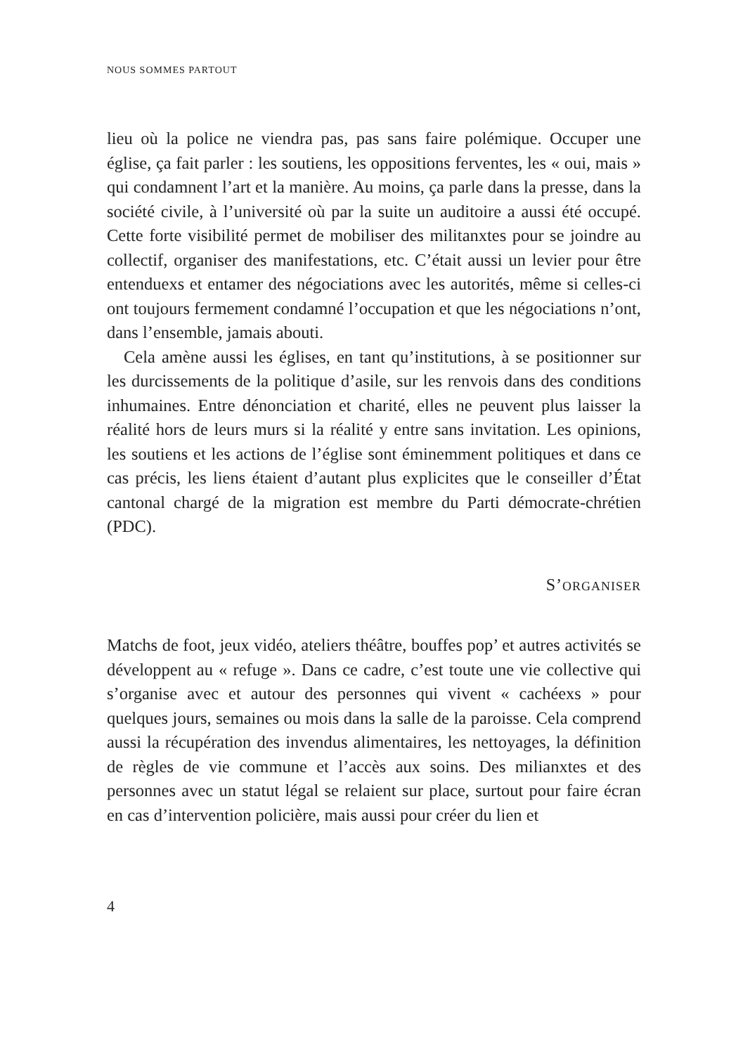NOUS SOMMES PARTOUT
lieu où la police ne viendra pas, pas sans faire polémique. Occuper une église, ça fait parler : les soutiens, les oppositions ferventes, les « oui, mais » qui condamnent l’art et la manière. Au moins, ça parle dans la presse, dans la société civile, à l’université où par la suite un auditoire a aussi été occupé. Cette forte visibilité permet de mobiliser des militanxtes pour se joindre au collectif, organiser des manifestations, etc. C’était aussi un levier pour être entenduexs et entamer des négociations avec les autorités, même si celles-ci ont toujours fermement condamné l’occupation et que les négociations n’ont, dans l’ensemble, jamais abouti.
Cela amène aussi les églises, en tant qu’institutions, à se positionner sur les durcissements de la politique d’asile, sur les renvois dans des conditions inhumaines. Entre dénonciation et charité, elles ne peuvent plus laisser la réalité hors de leurs murs si la réalité y entre sans invitation. Les opinions, les soutiens et les actions de l’église sont éminemment politiques et dans ce cas précis, les liens étaient d’autant plus explicites que le conseiller d’État cantonal chargé de la migration est membre du Parti démocrate-chrétien (PDC).
S’ORGANISER
Matchs de foot, jeux vidéo, ateliers théâtre, bouffes pop’ et autres activités se développent au « refuge ». Dans ce cadre, c’est toute une vie collective qui s’organise avec et autour des personnes qui vivent « cachéexs » pour quelques jours, semaines ou mois dans la salle de la paroisse. Cela comprend aussi la récupération des invendus alimentaires, les nettoyages, la définition de règles de vie commune et l’accès aux soins. Des milianxtes et des personnes avec un statut légal se relaient sur place, surtout pour faire écran en cas d’intervention policière, mais aussi pour créer du lien et
4